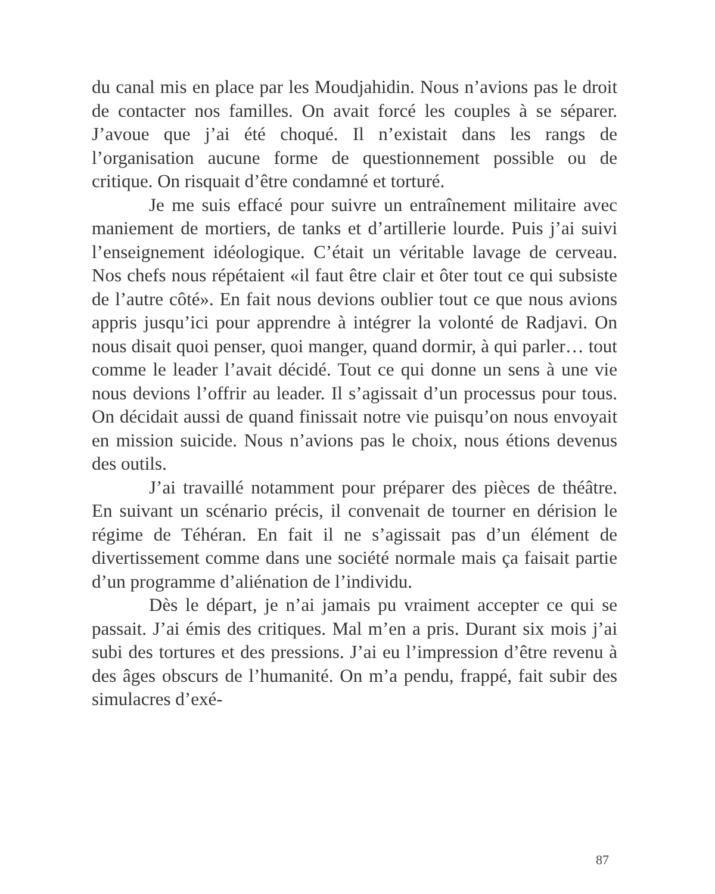du canal mis en place par les Moudjahidin. Nous n’avions pas le droit de contacter nos familles. On avait forcé les couples à se séparer. J’avoue que j’ai été choqué. Il n’existait dans les rangs de l’organisation aucune forme de questionnement possible ou de critique. On risquait d’être condamné et torturé.
Je me suis effacé pour suivre un entraînement militaire avec maniement de mortiers, de tanks et d’artillerie lourde. Puis j’ai suivi l’enseignement idéologique. C’était un véritable lavage de cerveau. Nos chefs nous répétaient «il faut être clair et ôter tout ce qui subsiste de l’autre côté». En fait nous devions oublier tout ce que nous avions appris jusqu’ici pour apprendre à intégrer la volonté de Radjavi. On nous disait quoi penser, quoi manger, quand dormir, à qui parler… tout comme le leader l’avait décidé. Tout ce qui donne un sens à une vie nous devions l’offrir au leader. Il s’agissait d’un processus pour tous. On décidait aussi de quand finissait notre vie puisqu’on nous envoyait en mission suicide. Nous n’avions pas le choix, nous étions devenus des outils.
J’ai travaillé notamment pour préparer des pièces de théâtre. En suivant un scénario précis, il convenait de tourner en dérision le régime de Téhéran. En fait il ne s’agissait pas d’un élément de divertissement comme dans une société normale mais ça faisait partie d’un programme d’aliénation de l’individu.
Dès le départ, je n’ai jamais pu vraiment accepter ce qui se passait. J’ai émis des critiques. Mal m’en a pris. Durant six mois j’ai subi des tortures et des pressions. J’ai eu l’impression d’être revenu à des âges obscurs de l’humanité. On m’a pendu, frappé, fait subir des simulacres d’exé-
87